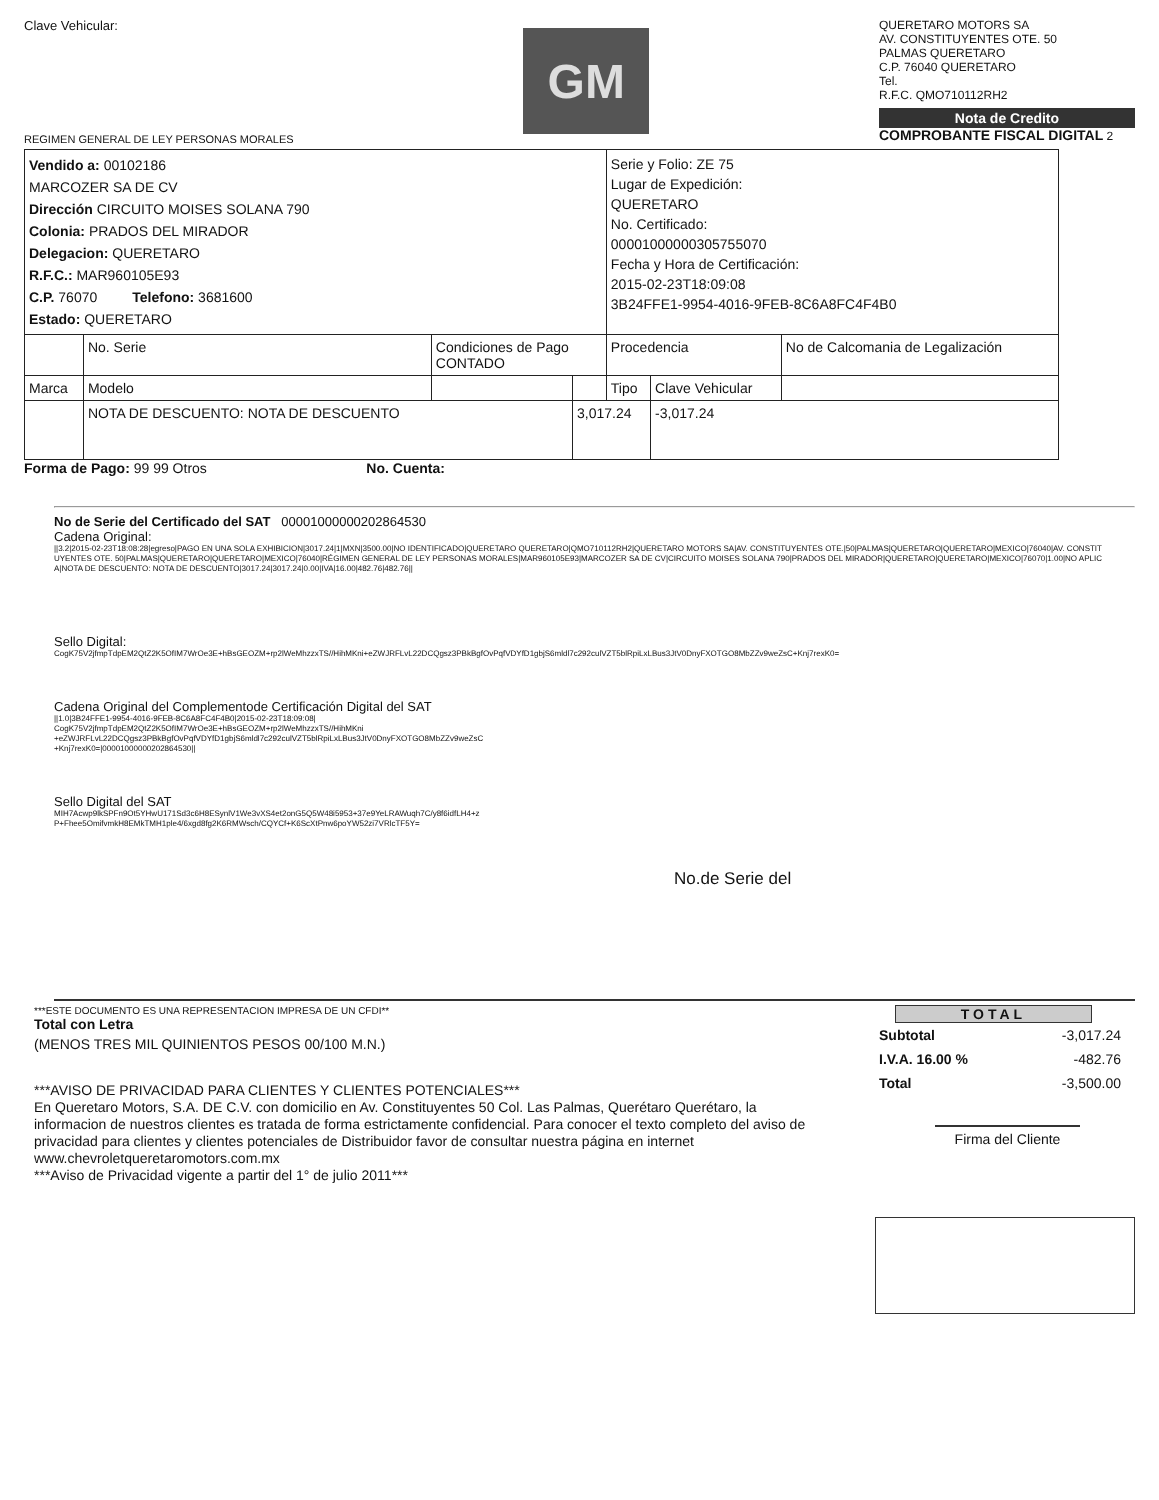Clave Vehicular:
REGIMEN GENERAL DE LEY PERSONAS MORALES
GM
QUERETARO MOTORS SA
AV. CONSTITUYENTES OTE. 50
PALMAS QUERETARO
C.P. 76040 QUERETARO
Tel.
R.F.C. QMO710112RH2
Nota de Credito
COMPROBANTE FISCAL DIGITAL 2
| Vendido a: 00102186 MARCOZER SA DE CV Dirección CIRCUITO MOISES SOLANA 790 Colonia: PRADOS DEL MIRADOR Delegacion: QUERETARO R.F.C.: MAR960105E93 C.P. 76070 Telefono: 3681600 Estado: QUERETARO | | | | Serie y Folio: ZE 75 Lugar de Expedición: QUERETARO No. Certificado: 00001000000305755070 Fecha y Hora de Certificación: 2015-02-23T18:09:08 3B24FFE1-9954-4016-9FEB-8C6A8FC4F4B0 | | |
| | No. Serie | Condiciones de Pago CONTADO | | Procedencia | | No de Calcomania de Legalización |
| Marca | Modelo | | | Tipo | Clave Vehicular | |
| | NOTA DE DESCUENTO: NOTA DE DESCUENTO | | 3,017.24 | | -3,017.24 | |
Forma de Pago: 99 99 Otros No. Cuenta:
No de Serie del Certificado del SAT 00001000000202864530
Cadena Original:
||3.2|2015-02-23T18:08:28|egreso|PAGO EN UNA SOLA EXHIBICION|3017.24|1|MXN|3500.00|NO IDENTIFICADO|QUERETARO QUERETARO|QMO710112RH2|QUERETARO MOTORS SA|AV. CONSTITUYENTES OTE.|50|PALMAS|QUERETARO|QUERETARO|MEXICO|76040|AV. CONSTITUYENTES OTE. 50|PALMAS|QUERETARO|QUERETARO|MEXICO|76040|RÉGIMEN GENERAL DE LEY PERSONAS MORALES|MAR960105E93|MARCOZER SA DE CV|CIRCUITO MOISES SOLANA 790|PRADOS DEL MIRADOR|QUERETARO|QUERETARO|MEXICO|76070|1.00|NO APLICA|NOTA DE DESCUENTO: NOTA DE DESCUENTO|3017.24|3017.24|0.00|IVA|16.00|482.76|482.76||
Sello Digital:
CogK75V2jfmpTdpEM2QtZ2K5OfIM7WrOe3E+hBsGEOZM+rp2lWeMhzzxTS//HihMKni+eZWJRFLvL22DCQgsz3PBkBgfOvPqfVDYfD1gbjS6mldl7c292culVZT5blRpiLxLBus3JtV0DnyFXOTGO8MbZZv9weZsC+Knj7rexK0=
Cadena Original del Complementode Certificación Digital del SAT
||1.0|3B24FFE1-9954-4016-9FEB-8C6A8FC4F4B0|2015-02-23T18:09:08|
CogK75V2jfmpTdpEM2QtZ2K5OfIM7WrOe3E+hBsGEOZM+rp2lWeMhzzxTS//HihMKni
+eZWJRFLvL22DCQgsz3PBkBgfOvPqfVDYfD1gbjS6mldl7c292culVZT5blRpiLxLBus3JtV0DnyFXOTGO8MbZZv9weZsC
+Knj7rexK0=|00001000000202864530||
Sello Digital del SAT
MIH7Acwp9lkSPFn9Ot5YHwU171Sd3c6H8ESynlV1We3vXS4et2onG5Q5W48i5953+37e9YeLRAWuqh7C/y8f6idfLH4+z
P+Fhee5OmifvmkH8EMkTMH1ple4/6xgd8fg2K6RMWsch/CQYCf+K6ScXtPnw6poYW52zi7VRlcTF5Y=
No.de Serie del
***ESTE DOCUMENTO ES UNA REPRESENTACION IMPRESA DE UN CFDI**
Total con Letra
(MENOS TRES MIL QUINIENTOS PESOS 00/100 M.N.)
***AVISO DE PRIVACIDAD PARA CLIENTES Y CLIENTES POTENCIALES***
En Queretaro Motors, S.A. DE C.V. con domicilio en Av. Constituyentes 50 Col. Las Palmas, Querétaro Querétaro, la informacion de nuestros clientes es tratada de forma estrictamente confidencial. Para conocer el texto completo del aviso de privacidad para clientes y clientes potenciales de Distribuidor favor de consultar nuestra página en internet www.chevroletqueretaromotors.com.mx
***Aviso de Privacidad vigente a partir del 1° de julio 2011***
TOTAL
| Subtotal | -3,017.24 |
| I.V.A. 16.00 % | -482.76 |
| Total | -3,500.00 |
Firma del Cliente